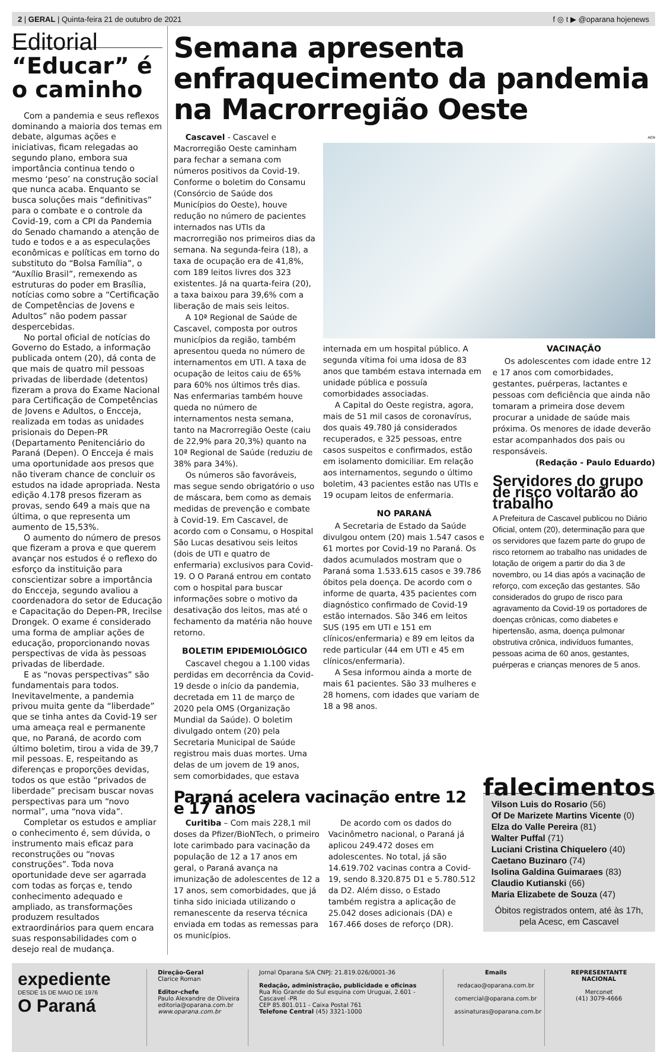2 | GERAL | Quinta-feira 21 de outubro de 2021 f ◎ t ▶ @oparana hojenews
Editorial
“Educar” é o caminho
Com a pandemia e seus reflexos dominando a maioria dos temas em debate, algumas ações e iniciativas, ficam relegadas ao segundo plano, embora sua importância continua tendo o mesmo ‘peso’ na construção social que nunca acaba. Enquanto se busca soluções mais “definitivas” para o combate e o controle da Covid-19, com a CPI da Pandemia do Senado chamando a atenção de tudo e todos e a as especulações econômicas e políticas em torno do substituto do “Bolsa Família”, o “Auxílio Brasil”, remexendo as estruturas do poder em Brasília, notícias como sobre a “Certificação de Competências de Jovens e Adultos” não podem passar despercebidas.
No portal oficial de notícias do Governo do Estado, a informação publicada ontem (20), dá conta de que mais de quatro mil pessoas privadas de liberdade (detentos) fizeram a prova do Exame Nacional para Certificação de Competências de Jovens e Adultos, o Encceja, realizada em todas as unidades prisionais do Depen-PR (Departamento Penitenciário do Paraná (Depen). O Encceja é mais uma oportunidade aos presos que não tiveram chance de concluir os estudos na idade apropriada. Nesta edição 4.178 presos fizeram as provas, sendo 649 a mais que na última, o que representa um aumento de 15,53%.
O aumento do número de presos que fizeram a prova e que querem avançar nos estudos é o reflexo do esforço da instituição para conscientizar sobre a importância do Encceja, segundo avaliou a coordenadora do setor de Educação e Capacitação do Depen-PR, Irecilse Drongek. O exame é considerado uma forma de ampliar ações de educação, proporcionando novas perspectivas de vida às pessoas privadas de liberdade.
E as “novas perspectivas” são fundamentais para todos. Inevitavelmente, a pandemia privou muita gente da “liberdade” que se tinha antes da Covid-19 ser uma ameaça real e permanente que, no Paraná, de acordo com último boletim, tirou a vida de 39,7 mil pessoas. E, respeitando as diferenças e proporções devidas, todos os que estão “privados de liberdade” precisam buscar novas perspectivas para um “novo normal”, uma “nova vida”.
Completar os estudos e ampliar o conhecimento é, sem dúvida, o instrumento mais eficaz para reconstruções ou “novas construções”. Toda nova oportunidade deve ser agarrada com todas as forças e, tendo conhecimento adequado e ampliado, as transformações produzem resultados extraordinários para quem encara suas responsabilidades com o desejo real de mudança.
Semana apresenta enfraquecimento da pandemia na Macrorregião Oeste
Cascavel - Cascavel e Macrorregião Oeste caminham para fechar a semana com números positivos da Covid-19. Conforme o boletim do Consamu (Consórcio de Saúde dos Municípios do Oeste), houve redução no número de pacientes internados nas UTIs da macrorregião nos primeiros dias da semana. Na segunda-feira (18), a taxa de ocupação era de 41,8%, com 189 leitos livres dos 323 existentes. Já na quarta-feira (20), a taxa baixou para 39,6% com a liberação de mais seis leitos.
A 10ª Regional de Saúde de Cascavel, composta por outros municípios da região, também apresentou queda no número de internamentos em UTI. A taxa de ocupação de leitos caiu de 65% para 60% nos últimos três dias. Nas enfermarias também houve queda no número de internamentos nesta semana, tanto na Macrorregião Oeste (caiu de 22,9% para 20,3%) quanto na 10ª Regional de Saúde (reduziu de 38% para 34%).
Os números são favoráveis, mas segue sendo obrigatório o uso de máscara, bem como as demais medidas de prevenção e combate à Covid-19. Em Cascavel, de acordo com o Consamu, o Hospital São Lucas desativou seis leitos (dois de UTI e quatro de enfermaria) exclusivos para Covid-19. O O Paraná entrou em contato com o hospital para buscar informações sobre o motivo da desativação dos leitos, mas até o fechamento da matéria não houve retorno.
BOLETIM EPIDEMIOLÓGICO
Cascavel chegou a 1.100 vidas perdidas em decorrência da Covid-19 desde o início da pandemia, decretada em 11 de março de 2020 pela OMS (Organização Mundial da Saúde). O boletim divulgado ontem (20) pela Secretaria Municipal de Saúde registrou mais duas mortes. Uma delas de um jovem de 19 anos, sem comorbidades, que estava
AEN
internada em um hospital público. A segunda vítima foi uma idosa de 83 anos que também estava internada em unidade pública e possuía comorbidades associadas.
A Capital do Oeste registra, agora, mais de 51 mil casos de coronavírus, dos quais 49.780 já considerados recuperados, e 325 pessoas, entre casos suspeitos e confirmados, estão em isolamento domiciliar. Em relação aos internamentos, segundo o último boletim, 43 pacientes estão nas UTIs e 19 ocupam leitos de enfermaria.
NO PARANÁ
A Secretaria de Estado da Saúde divulgou ontem (20) mais 1.547 casos e 61 mortes por Covid-19 no Paraná. Os dados acumulados mostram que o Paraná soma 1.533.615 casos e 39.786 óbitos pela doença. De acordo com o informe de quarta, 435 pacientes com diagnóstico confirmado de Covid-19 estão internados. São 346 em leitos SUS (195 em UTI e 151 em clínicos/enfermaria) e 89 em leitos da rede particular (44 em UTI e 45 em clínicos/enfermaria).
A Sesa informou ainda a morte de mais 61 pacientes. São 33 mulheres e 28 homens, com idades que variam de 18 a 98 anos.
VACINAÇÃO
Os adolescentes com idade entre 12 e 17 anos com comorbidades, gestantes, puérperas, lactantes e pessoas com deficiência que ainda não tomaram a primeira dose devem procurar a unidade de saúde mais próxima. Os menores de idade deverão estar acompanhados dos pais ou responsáveis.
(Redação - Paulo Eduardo)
Servidores do grupo de risco voltarão ao trabalho
A Prefeitura de Cascavel publicou no Diário Oficial, ontem (20), determinação para que os servidores que fazem parte do grupo de risco retornem ao trabalho nas unidades de lotação de origem a partir do dia 3 de novembro, ou 14 dias após a vacinação de reforço, com exceção das gestantes. São considerados do grupo de risco para agravamento da Covid-19 os portadores de doenças crônicas, como diabetes e hipertensão, asma, doença pulmonar obstrutiva crônica, indivíduos fumantes, pessoas acima de 60 anos, gestantes, puérperas e crianças menores de 5 anos.
Paraná acelera vacinação entre 12 e 17 anos
Curitiba – Com mais 228,1 mil doses da Pfizer/BioNTech, o primeiro lote carimbado para vacinação da população de 12 a 17 anos em geral, o Paraná avança na imunização de adolescentes de 12 a 17 anos, sem comorbidades, que já tinha sido iniciada utilizando o remanescente da reserva técnica enviada em todas as remessas para os municípios.
De acordo com os dados do Vacinômetro nacional, o Paraná já aplicou 249.472 doses em adolescentes. No total, já são 14.619.702 vacinas contra a Covid-19, sendo 8.320.875 D1 e 5.780.512 da D2. Além disso, o Estado também registra a aplicação de 25.042 doses adicionais (DA) e 167.466 doses de reforço (DR).
falecimentos
Vilson Luis do Rosario (56)
Of De Marizete Martins Vicente (0)
Elza do Valle Pereira (81)
Walter Puffal (71)
Luciani Cristina Chiquelero (40)
Caetano Buzinaro (74)
Isolina Galdina Guimaraes (83)
Claudio Kutianski (66)
Maria Elizabete de Souza (47)
Óbitos registrados ontem, até às 17h, pela Acesc, em Cascavel
expediente
DESDE 15 DE MAIO DE 1976
O Paraná
Direção-Geral
Clarice Roman
Editor-chefe
Paulo Alexandre de Oliveira
editoria@oparana.com.br
www.oparana.com.br
Jornal Oparana S/A CNPJ: 21.819.026/0001-36
Redação, administração, publicidade e oficinas
Rua Rio Grande do Sul esquina com Uruguai, 2.601 - Cascavel -PR
CEP 85.801.011 - Caixa Postal 761
Telefone Central (45) 3321-1000
Emails
redacao@oparana.com.br
comercial@oparana.com.br
assinaturas@oparana.com.br
REPRESENTANTE NACIONAL
Merconet
(41) 3079-4666